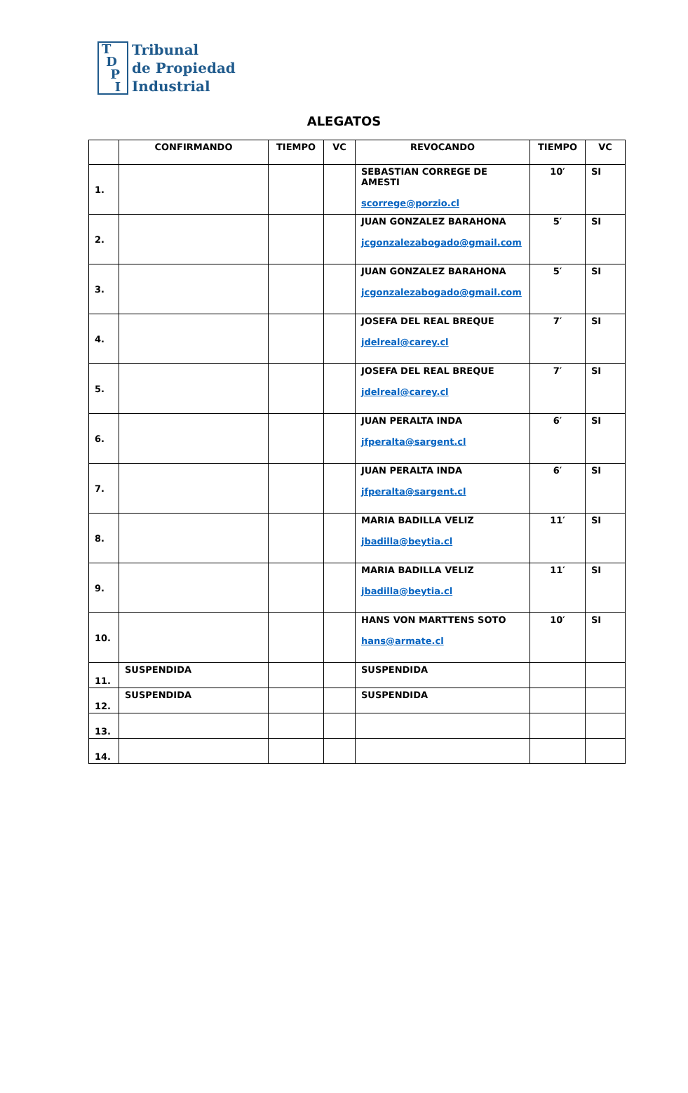T
D
P
I
Tribunal
de Propiedad
Industrial
ALEGATOS
| | CONFIRMANDO | TIEMPO | VC | REVOCANDO | TIEMPO | VC |
| --- | --- | --- | --- | --- | --- | --- |
| 1. | | | | SEBASTIAN CORREGE DE AMESTI scorrege@porzio.cl | 10′ | SI |
| 2. | | | | JUAN GONZALEZ BARAHONA jcgonzalezabogado@gmail.com | 5′ | SI |
| 3. | | | | JUAN GONZALEZ BARAHONA jcgonzalezabogado@gmail.com | 5′ | SI |
| 4. | | | | JOSEFA DEL REAL BREQUE jdelreal@carey.cl | 7′ | SI |
| 5. | | | | JOSEFA DEL REAL BREQUE jdelreal@carey.cl | 7′ | SI |
| 6. | | | | JUAN PERALTA INDA jfperalta@sargent.cl | 6′ | SI |
| 7. | | | | JUAN PERALTA INDA jfperalta@sargent.cl | 6′ | SI |
| 8. | | | | MARIA BADILLA VELIZ jbadilla@beytia.cl | 11′ | SI |
| 9. | | | | MARIA BADILLA VELIZ jbadilla@beytia.cl | 11′ | SI |
| 10. | | | | HANS VON MARTTENS SOTO hans@armate.cl | 10′ | SI |
| 11. | SUSPENDIDA | | | SUSPENDIDA | | |
| 12. | SUSPENDIDA | | | SUSPENDIDA | | |
| 13. | | | | | | |
| 14. | | | | | | |